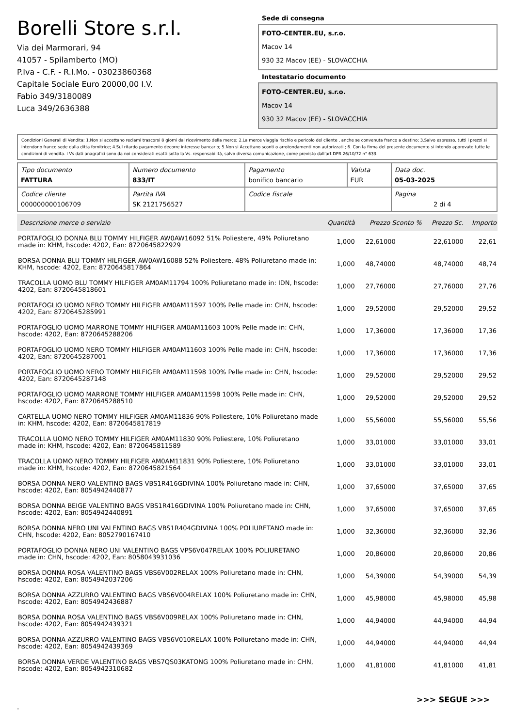Borelli Store s.r.l.
Via dei Marmorari, 94
41057 - Spilamberto (MO)
P.Iva - C.F. - R.I.Mo. - 03023860368
Capitale Sociale Euro 20000,00 I.V.
Fabio 349/3180089
Luca 349/2636388
Sede di consegna
FOTO-CENTER.EU, s.r.o.
Macov 14
930 32 Macov (EE) - SLOVACCHIA
Intestatario documento
FOTO-CENTER.EU, s.r.o.
Macov 14
930 32 Macov (EE) - SLOVACCHIA
Condizioni Generali di Vendita: 1.Non si accettano reclami trascorsi 8 giorni dal ricevimento della merce; 2.La merce viaggia rischio e pericolo del cliente , anche se convenuta franco a destino; 3.Salvo espresso, tutti i prezzi si intendono franco sede dalla ditta fornitrice; 4.Sul ritardo pagamento decorre interesse bancario; 5.Non si Accettano sconti o arrotondamenti non autorizzati ; 6. Con la firma del presente documento si intendo approvate tutte le condizioni di vendita. I Vs dati anagrafici sono da noi considerati esatti sotto la Vs. responsabilità, salvo diversa comunicazione, come previsto dall'art DPR 26/10/72 n° 633.
| Tipo documento FATTURA | Numero documento 833/IT | Pagamento bonifico bancario | Valuta EUR | Data doc. 05-03-2025 |
| Codice cliente 000000000106709 | Partita IVA SK 2121756527 | Codice fiscale | | Pagina 2 di 4 |
| Descrizione merce o servizio | Quantità | Prezzo Sconto % | Prezzo Sc. | Importo |
| --- | --- | --- | --- | --- |
| PORTAFOGLIO DONNA BLU TOMMY HILFIGER AW0AW16092 51% Poliestere, 49% Poliuretano made in: KHM, hscode: 4202, Ean: 8720645822929 | 1,000 | 22,61000 | 22,61000 | 22,61 |
| BORSA DONNA BLU TOMMY HILFIGER AW0AW16088 52% Poliestere, 48% Poliuretano made in: KHM, hscode: 4202, Ean: 8720645817864 | 1,000 | 48,74000 | 48,74000 | 48,74 |
| TRACOLLA UOMO BLU TOMMY HILFIGER AM0AM11794 100% Poliuretano made in: IDN, hscode: 4202, Ean: 8720645818601 | 1,000 | 27,76000 | 27,76000 | 27,76 |
| PORTAFOGLIO UOMO NERO TOMMY HILFIGER AM0AM11597 100% Pelle made in: CHN, hscode: 4202, Ean: 8720645285991 | 1,000 | 29,52000 | 29,52000 | 29,52 |
| PORTAFOGLIO UOMO MARRONE TOMMY HILFIGER AM0AM11603 100% Pelle made in: CHN, hscode: 4202, Ean: 8720645288206 | 1,000 | 17,36000 | 17,36000 | 17,36 |
| PORTAFOGLIO UOMO NERO TOMMY HILFIGER AM0AM11603 100% Pelle made in: CHN, hscode: 4202, Ean: 8720645287001 | 1,000 | 17,36000 | 17,36000 | 17,36 |
| PORTAFOGLIO UOMO NERO TOMMY HILFIGER AM0AM11598 100% Pelle made in: CHN, hscode: 4202, Ean: 8720645287148 | 1,000 | 29,52000 | 29,52000 | 29,52 |
| PORTAFOGLIO UOMO MARRONE TOMMY HILFIGER AM0AM11598 100% Pelle made in: CHN, hscode: 4202, Ean: 8720645288510 | 1,000 | 29,52000 | 29,52000 | 29,52 |
| CARTELLA UOMO NERO TOMMY HILFIGER AM0AM11836 90% Poliestere, 10% Poliuretano made in: KHM, hscode: 4202, Ean: 8720645817819 | 1,000 | 55,56000 | 55,56000 | 55,56 |
| TRACOLLA UOMO NERO TOMMY HILFIGER AM0AM11830 90% Poliestere, 10% Poliuretano made in: KHM, hscode: 4202, Ean: 8720645811589 | 1,000 | 33,01000 | 33,01000 | 33,01 |
| TRACOLLA UOMO NERO TOMMY HILFIGER AM0AM11831 90% Poliestere, 10% Poliuretano made in: KHM, hscode: 4202, Ean: 8720645821564 | 1,000 | 33,01000 | 33,01000 | 33,01 |
| BORSA DONNA NERO VALENTINO BAGS VBS1R416GDIVINA 100% Poliuretano made in: CHN, hscode: 4202, Ean: 8054942440877 | 1,000 | 37,65000 | 37,65000 | 37,65 |
| BORSA DONNA BEIGE VALENTINO BAGS VBS1R416GDIVINA 100% Poliuretano made in: CHN, hscode: 4202, Ean: 8054942440891 | 1,000 | 37,65000 | 37,65000 | 37,65 |
| BORSA DONNA NERO UNI VALENTINO BAGS VBS1R404GDIVINA 100% POLIURETANO made in: CHN, hscode: 4202, Ean: 8052790167410 | 1,000 | 32,36000 | 32,36000 | 32,36 |
| PORTAFOGLIO DONNA NERO UNI VALENTINO BAGS VPS6V047RELAX 100% POLIURETANO made in: CHN, hscode: 4202, Ean: 8058043931036 | 1,000 | 20,86000 | 20,86000 | 20,86 |
| BORSA DONNA ROSA VALENTINO BAGS VBS6V002RELAX 100% Poliuretano made in: CHN, hscode: 4202, Ean: 8054942037206 | 1,000 | 54,39000 | 54,39000 | 54,39 |
| BORSA DONNA AZZURRO VALENTINO BAGS VBS6V004RELAX 100% Poliuretano made in: CHN, hscode: 4202, Ean: 8054942436887 | 1,000 | 45,98000 | 45,98000 | 45,98 |
| BORSA DONNA ROSA VALENTINO BAGS VBS6V009RELAX 100% Poliuretano made in: CHN, hscode: 4202, Ean: 8054942439321 | 1,000 | 44,94000 | 44,94000 | 44,94 |
| BORSA DONNA AZZURRO VALENTINO BAGS VBS6V010RELAX 100% Poliuretano made in: CHN, hscode: 4202, Ean: 8054942439369 | 1,000 | 44,94000 | 44,94000 | 44,94 |
| BORSA DONNA VERDE VALENTINO BAGS VBS7QS03KATONG 100% Poliuretano made in: CHN, hscode: 4202, Ean: 8054942310682 | 1,000 | 41,81000 | 41,81000 | 41,81 |
>>> SEGUE >>>
-